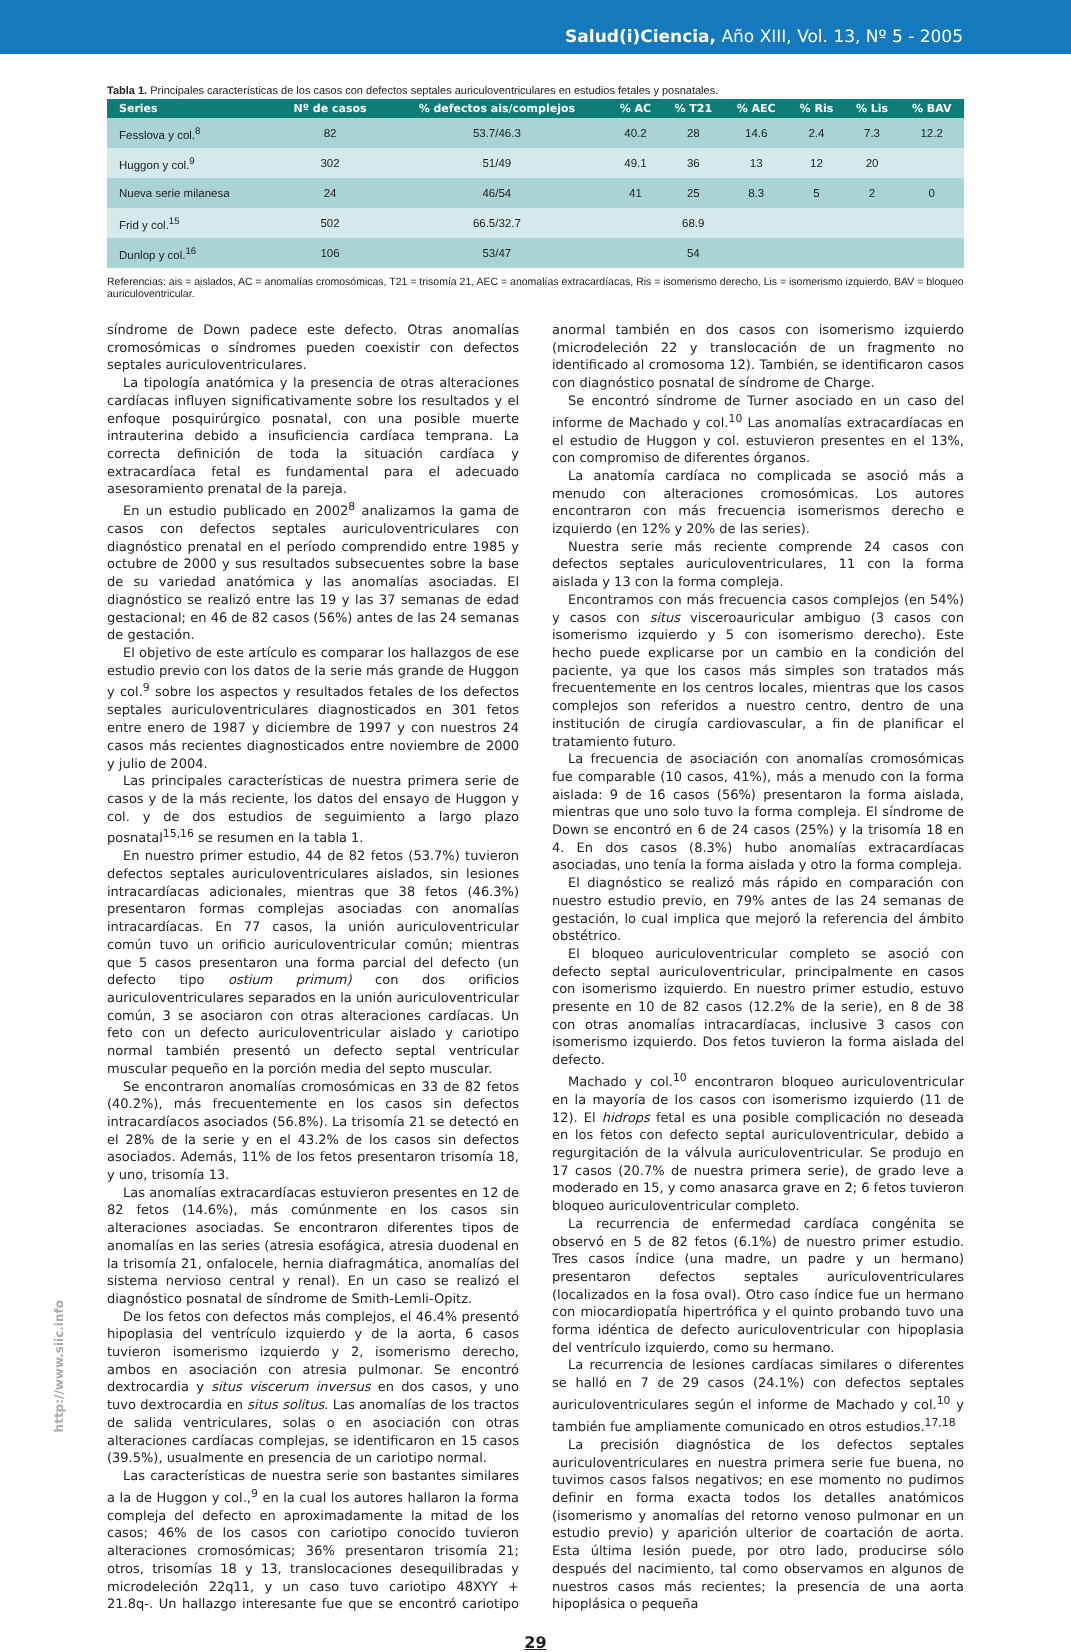Salud(i)Ciencia, Año XIII, Vol. 13, Nº 5 - 2005
Tabla 1. Principales características de los casos con defectos septales auriculoventriculares en estudios fetales y posnatales.
| Series | Nº de casos | % defectos ais/complejos | % AC | % T21 | % AEC | % Ris | % Lis | % BAV |
| --- | --- | --- | --- | --- | --- | --- | --- | --- |
| Fesslova y col.<sup>8</sup> | 82 | 53.7/46.3 | 40.2 | 28 | 14.6 | 2.4 | 7.3 | 12.2 |
| Huggon y col.<sup>9</sup> | 302 | 51/49 | 49.1 | 36 | 13 | 12 | 20 | |
| Nueva serie milanesa | 24 | 46/54 | 41 | 25 | 8.3 | 5 | 2 | 0 |
| Frid y col.<sup>15</sup> | 502 | 66.5/32.7 | | 68.9 | | | | |
| Dunlop y col.<sup>16</sup> | 106 | 53/47 | | 54 | | | | |
Referencias: ais = aislados, AC = anomalías cromosómicas, T21 = trisomía 21, AEC = anomalías extracardíacas, Ris = isomerismo derecho, Lis = isomerismo izquierdo, BAV = bloqueo auriculoventricular.
síndrome de Down padece este defecto. Otras anomalías cromosómicas o síndromes pueden coexistir con defectos septales auriculoventriculares.
La tipología anatómica y la presencia de otras alteraciones cardíacas influyen significativamente sobre los resultados y el enfoque posquirúrgico posnatal, con una posible muerte intrauterina debido a insuficiencia cardíaca temprana. La correcta definición de toda la situación cardíaca y extracardíaca fetal es fundamental para el adecuado asesoramiento prenatal de la pareja.
En un estudio publicado en 2002<sup>8</sup> analizamos la gama de casos con defectos septales auriculoventriculares con diagnóstico prenatal en el período comprendido entre 1985 y octubre de 2000 y sus resultados subsecuentes sobre la base de su variedad anatómica y las anomalías asociadas. El diagnóstico se realizó entre las 19 y las 37 semanas de edad gestacional; en 46 de 82 casos (56%) antes de las 24 semanas de gestación.
El objetivo de este artículo es comparar los hallazgos de ese estudio previo con los datos de la serie más grande de Huggon y col.<sup>9</sup> sobre los aspectos y resultados fetales de los defectos septales auriculoventriculares diagnosticados en 301 fetos entre enero de 1987 y diciembre de 1997 y con nuestros 24 casos más recientes diagnosticados entre noviembre de 2000 y julio de 2004.
Las principales características de nuestra primera serie de casos y de la más reciente, los datos del ensayo de Huggon y col. y de dos estudios de seguimiento a largo plazo posnatal<sup>15,16</sup> se resumen en la tabla 1.
En nuestro primer estudio, 44 de 82 fetos (53.7%) tuvieron defectos septales auriculoventriculares aislados, sin lesiones intracardíacas adicionales, mientras que 38 fetos (46.3%) presentaron formas complejas asociadas con anomalías intracardíacas. En 77 casos, la unión auriculoventricular común tuvo un orificio auriculoventricular común; mientras que 5 casos presentaron una forma parcial del defecto (un defecto tipo ostium primum) con dos orificios auriculoventriculares separados en la unión auriculoventricular común, 3 se asociaron con otras alteraciones cardíacas. Un feto con un defecto auriculoventricular aislado y cariotipo normal también presentó un defecto septal ventricular muscular pequeño en la porción media del septo muscular.
Se encontraron anomalías cromosómicas en 33 de 82 fetos (40.2%), más frecuentemente en los casos sin defectos intracardíacos asociados (56.8%). La trisomía 21 se detectó en el 28% de la serie y en el 43.2% de los casos sin defectos asociados. Además, 11% de los fetos presentaron trisomía 18, y uno, trisomía 13.
Las anomalías extracardíacas estuvieron presentes en 12 de 82 fetos (14.6%), más comúnmente en los casos sin alteraciones asociadas. Se encontraron diferentes tipos de anomalías en las series (atresia esofágica, atresia duodenal en la trisomía 21, onfalocele, hernia diafragmática, anomalías del sistema nervioso central y renal). En un caso se realizó el diagnóstico posnatal de síndrome de Smith-Lemli-Opitz.
De los fetos con defectos más complejos, el 46.4% presentó hipoplasia del ventrículo izquierdo y de la aorta, 6 casos tuvieron isomerismo izquierdo y 2, isomerismo derecho, ambos en asociación con atresia pulmonar. Se encontró dextrocardia y situs viscerum inversus en dos casos, y uno tuvo dextrocardia en situs solitus. Las anomalías de los tractos de salida ventriculares, solas o en asociación con otras alteraciones cardíacas complejas, se identificaron en 15 casos (39.5%), usualmente en presencia de un cariotipo normal.
Las características de nuestra serie son bastantes similares a la de Huggon y col.,<sup>9</sup> en la cual los autores hallaron la forma compleja del defecto en aproximadamente la mitad de los casos; 46% de los casos con cariotipo conocido tuvieron alteraciones cromosómicas; 36% presentaron trisomía 21; otros, trisomías 18 y 13, translocaciones desequilibradas y microdeleción 22q11, y un caso tuvo cariotipo 48XYY + 21.8q-. Un hallazgo interesante fue que se encontró cariotipo anormal también en dos casos con isomerismo izquierdo (microdeleción 22 y translocación de un fragmento no identificado al cromosoma 12). También, se identificaron casos con diagnóstico posnatal de síndrome de Charge.
Se encontró síndrome de Turner asociado en un caso del informe de Machado y col.<sup>10</sup> Las anomalías extracardíacas en el estudio de Huggon y col. estuvieron presentes en el 13%, con compromiso de diferentes órganos.
La anatomía cardíaca no complicada se asoció más a menudo con alteraciones cromosómicas. Los autores encontraron con más frecuencia isomerismos derecho e izquierdo (en 12% y 20% de las series).
Nuestra serie más reciente comprende 24 casos con defectos septales auriculoventriculares, 11 con la forma aislada y 13 con la forma compleja.
Encontramos con más frecuencia casos complejos (en 54%) y casos con situs visceroauricular ambiguo (3 casos con isomerismo izquierdo y 5 con isomerismo derecho). Este hecho puede explicarse por un cambio en la condición del paciente, ya que los casos más simples son tratados más frecuentemente en los centros locales, mientras que los casos complejos son referidos a nuestro centro, dentro de una institución de cirugía cardiovascular, a fin de planificar el tratamiento futuro.
La frecuencia de asociación con anomalías cromosómicas fue comparable (10 casos, 41%), más a menudo con la forma aislada: 9 de 16 casos (56%) presentaron la forma aislada, mientras que uno solo tuvo la forma compleja. El síndrome de Down se encontró en 6 de 24 casos (25%) y la trisomía 18 en 4. En dos casos (8.3%) hubo anomalías extracardíacas asociadas, uno tenía la forma aislada y otro la forma compleja.
El diagnóstico se realizó más rápido en comparación con nuestro estudio previo, en 79% antes de las 24 semanas de gestación, lo cual implica que mejoró la referencia del ámbito obstétrico.
El bloqueo auriculoventricular completo se asoció con defecto septal auriculoventricular, principalmente en casos con isomerismo izquierdo. En nuestro primer estudio, estuvo presente en 10 de 82 casos (12.2% de la serie), en 8 de 38 con otras anomalías intracardíacas, inclusive 3 casos con isomerismo izquierdo. Dos fetos tuvieron la forma aislada del defecto.
Machado y col.<sup>10</sup> encontraron bloqueo auriculoventricular en la mayoría de los casos con isomerismo izquierdo (11 de 12). El hidrops fetal es una posible complicación no deseada en los fetos con defecto septal auriculoventricular, debido a regurgitación de la válvula auriculoventricular. Se produjo en 17 casos (20.7% de nuestra primera serie), de grado leve a moderado en 15, y como anasarca grave en 2; 6 fetos tuvieron bloqueo auriculoventricular completo.
La recurrencia de enfermedad cardíaca congénita se observó en 5 de 82 fetos (6.1%) de nuestro primer estudio. Tres casos índice (una madre, un padre y un hermano) presentaron defectos septales auriculoventriculares (localizados en la fosa oval). Otro caso índice fue un hermano con miocardiopatía hipertrófica y el quinto probando tuvo una forma idéntica de defecto auriculoventricular con hipoplasia del ventrículo izquierdo, como su hermano.
La recurrencia de lesiones cardíacas similares o diferentes se halló en 7 de 29 casos (24.1%) con defectos septales auriculoventriculares según el informe de Machado y col.<sup>10</sup> y también fue ampliamente comunicado en otros estudios.<sup>17,18</sup>
La precisión diagnóstica de los defectos septales auriculoventriculares en nuestra primera serie fue buena, no tuvimos casos falsos negativos; en ese momento no pudimos definir en forma exacta todos los detalles anatómicos (isomerismo y anomalías del retorno venoso pulmonar en un estudio previo) y aparición ulterior de coartación de aorta. Esta última lesión puede, por otro lado, producirse sólo después del nacimiento, tal como observamos en algunos de nuestros casos más recientes; la presencia de una aorta hipoplásica o pequeña
29
http://www.siic.info